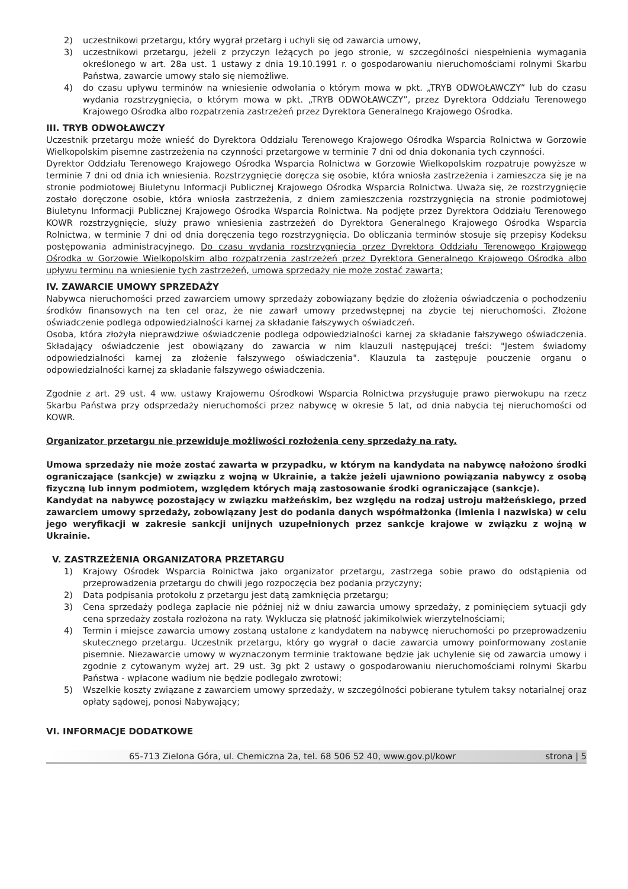2) uczestnikowi przetargu, który wygrał przetarg i uchyli się od zawarcia umowy,
3) uczestnikowi przetargu, jeżeli z przyczyn leżących po jego stronie, w szczególności niespełnienia wymagania określonego w art. 28a ust. 1 ustawy z dnia 19.10.1991 r. o gospodarowaniu nieruchomościami rolnymi Skarbu Państwa, zawarcie umowy stało się niemożliwe.
4) do czasu upływu terminów na wniesienie odwołania o którym mowa w pkt. „TRYB ODWOŁAWCZY” lub do czasu wydania rozstrzygnięcia, o którym mowa w pkt. „TRYB ODWOŁAWCZY”, przez Dyrektora Oddziału Terenowego Krajowego Ośrodka albo rozpatrzenia zastrzeżeń przez Dyrektora Generalnego Krajowego Ośrodka.
III. TRYB ODWOŁAWCZY
Uczestnik przetargu może wnieść do Dyrektora Oddziału Terenowego Krajowego Ośrodka Wsparcia Rolnictwa w Gorzowie Wielkopolskim pisemne zastrzeżenia na czynności przetargowe w terminie 7 dni od dnia dokonania tych czynności.
Dyrektor Oddziału Terenowego Krajowego Ośrodka Wsparcia Rolnictwa w Gorzowie Wielkopolskim rozpatruje powyższe w terminie 7 dni od dnia ich wniesienia. Rozstrzygnięcie doręcza się osobie, która wniosła zastrzeżenia i zamieszcza się je na stronie podmiotowej Biuletynu Informacji Publicznej Krajowego Ośrodka Wsparcia Rolnictwa. Uważa się, że rozstrzygnięcie zostało doręczone osobie, która wniosła zastrzeżenia, z dniem zamieszczenia rozstrzygnięcia na stronie podmiotowej Biuletynu Informacji Publicznej Krajowego Ośrodka Wsparcia Rolnictwa. Na podjęte przez Dyrektora Oddziału Terenowego KOWR rozstrzygnięcie, służy prawo wniesienia zastrzeżeń do Dyrektora Generalnego Krajowego Ośrodka Wsparcia Rolnictwa, w terminie 7 dni od dnia doręczenia tego rozstrzygnięcia. Do obliczania terminów stosuje się przepisy Kodeksu postępowania administracyjnego. Do czasu wydania rozstrzygnięcia przez Dyrektora Oddziału Terenowego Krajowego Ośrodka w Gorzowie Wielkopolskim albo rozpatrzenia zastrzeżeń przez Dyrektora Generalnego Krajowego Ośrodka albo upływu terminu na wniesienie tych zastrzeżeń, umowa sprzedaży nie może zostać zawarta;
IV. ZAWARCIE UMOWY SPRZEDAŻY
Nabywca nieruchomości przed zawarciem umowy sprzedaży zobowiązany będzie do złożenia oświadczenia o pochodzeniu środków finansowych na ten cel oraz, że nie zawarł umowy przedwstępnej na zbycie tej nieruchomości. Złożone oświadczenie podlega odpowiedzialności karnej za składanie fałszywych oświadczeń.
Osoba, która złożyła nieprawdziwe oświadczenie podlega odpowiedzialności karnej za składanie fałszywego oświadczenia. Składający oświadczenie jest obowiązany do zawarcia w nim klauzuli następującej treści: "Jestem świadomy odpowiedzialności karnej za złożenie fałszywego oświadczenia". Klauzula ta zastępuje pouczenie organu o odpowiedzialności karnej za składanie fałszywego oświadczenia.
Zgodnie z art. 29 ust. 4 ww. ustawy Krajowemu Ośrodkowi Wsparcia Rolnictwa przysługuje prawo pierwokupu na rzecz Skarbu Państwa przy odsprzedaży nieruchomości przez nabywcę w okresie 5 lat, od dnia nabycia tej nieruchomości od KOWR.
Organizator przetargu nie przewiduje możliwości rozłożenia ceny sprzedaży na raty.
Umowa sprzedaży nie może zostać zawarta w przypadku, w którym na kandydata na nabywcę nałożono środki ograniczające (sankcje) w związku z wojną w Ukrainie, a także jeżeli ujawniono powiązania nabywcy z osobą fizyczną lub innym podmiotem, względem których mają zastosowanie środki ograniczające (sankcje).
Kandydat na nabywcę pozostający w związku małżeńskim, bez względu na rodzaj ustroju małżeńskiego, przed zawarciem umowy sprzedaży, zobowiązany jest do podania danych współmałżonka (imienia i nazwiska) w celu jego weryfikacji w zakresie sankcji unijnych uzupełnionych przez sankcje krajowe w związku z wojną w Ukrainie.
V. ZASTRZEŻENIA ORGANIZATORA PRZETARGU
1) Krajowy Ośrodek Wsparcia Rolnictwa jako organizator przetargu, zastrzega sobie prawo do odstąpienia od przeprowadzenia przetargu do chwili jego rozpoczęcia bez podania przyczyny;
2) Data podpisania protokołu z przetargu jest datą zamknięcia przetargu;
3) Cena sprzedaży podlega zapłacie nie później niż w dniu zawarcia umowy sprzedaży, z pominięciem sytuacji gdy cena sprzedaży została rozłożona na raty. Wyklucza się płatność jakimikolwiek wierzytelnościami;
4) Termin i miejsce zawarcia umowy zostaną ustalone z kandydatem na nabywcę nieruchomości po przeprowadzeniu skutecznego przetargu. Uczestnik przetargu, który go wygrał o dacie zawarcia umowy poinformowany zostanie pisemnie. Niezawarcie umowy w wyznaczonym terminie traktowane będzie jak uchylenie się od zawarcia umowy i zgodnie z cytowanym wyżej art. 29 ust. 3g pkt 2 ustawy o gospodarowaniu nieruchomościami rolnymi Skarbu Państwa - wpłacone wadium nie będzie podlegało zwrotowi;
5) Wszelkie koszty związane z zawarciem umowy sprzedaży, w szczególności pobierane tytułem taksy notarialnej oraz opłaty sądowej, ponosi Nabywający;
VI. INFORMACJE DODATKOWE
65-713 Zielona Góra, ul. Chemiczna 2a, tel. 68 506 52 40, www.gov.pl/kowr strona | 5